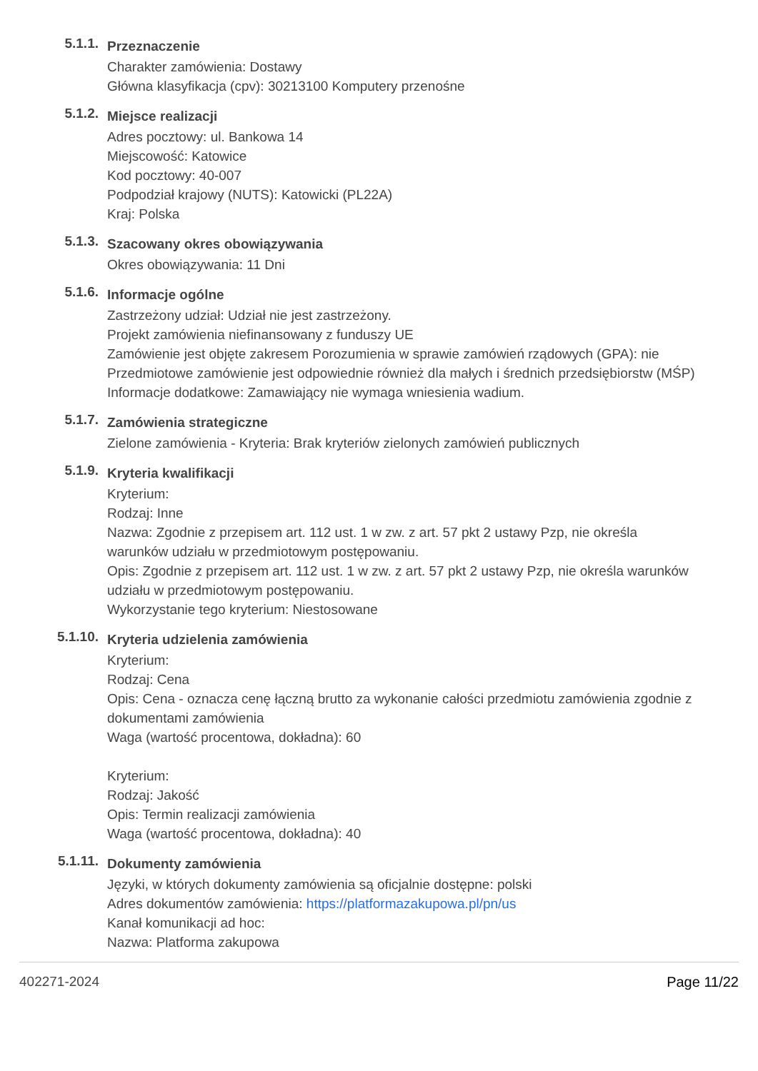5.1.1.
Przeznaczenie
Charakter zamówienia: Dostawy
Główna klasyfikacja (cpv): 30213100 Komputery przenośne
5.1.2.
Miejsce realizacji
Adres pocztowy: ul. Bankowa 14
Miejscowość: Katowice
Kod pocztowy: 40-007
Podpodział krajowy (NUTS): Katowicki (PL22A)
Kraj: Polska
5.1.3.
Szacowany okres obowiązywania
Okres obowiązywania: 11 Dni
5.1.6.
Informacje ogólne
Zastrzeżony udział: Udział nie jest zastrzeżony.
Projekt zamówienia niefinansowany z funduszy UE
Zamówienie jest objęte zakresem Porozumienia w sprawie zamówień rządowych (GPA): nie
Przedmiotowe zamówienie jest odpowiednie również dla małych i średnich przedsiębiorstw (MŚP)
Informacje dodatkowe: Zamawiający nie wymaga wniesienia wadium.
5.1.7.
Zamówienia strategiczne
Zielone zamówienia - Kryteria: Brak kryteriów zielonych zamówień publicznych
5.1.9.
Kryteria kwalifikacji
Kryterium:
Rodzaj: Inne
Nazwa: Zgodnie z przepisem art. 112 ust. 1 w zw. z art. 57 pkt 2 ustawy Pzp, nie określa warunków udziału w przedmiotowym postępowaniu.
Opis: Zgodnie z przepisem art. 112 ust. 1 w zw. z art. 57 pkt 2 ustawy Pzp, nie określa warunków udziału w przedmiotowym postępowaniu.
Wykorzystanie tego kryterium: Niestosowane
5.1.10.
Kryteria udzielenia zamówienia
Kryterium:
Rodzaj: Cena
Opis: Cena - oznacza cenę łączną brutto za wykonanie całości przedmiotu zamówienia zgodnie z dokumentami zamówienia
Waga (wartość procentowa, dokładna): 60
Kryterium:
Rodzaj: Jakość
Opis: Termin realizacji zamówienia
Waga (wartość procentowa, dokładna): 40
5.1.11.
Dokumenty zamówienia
Języki, w których dokumenty zamówienia są oficjalnie dostępne: polski
Adres dokumentów zamówienia: https://platformazakupowa.pl/pn/us
Kanał komunikacji ad hoc:
Nazwa: Platforma zakupowa
402271-2024 Page 11/22